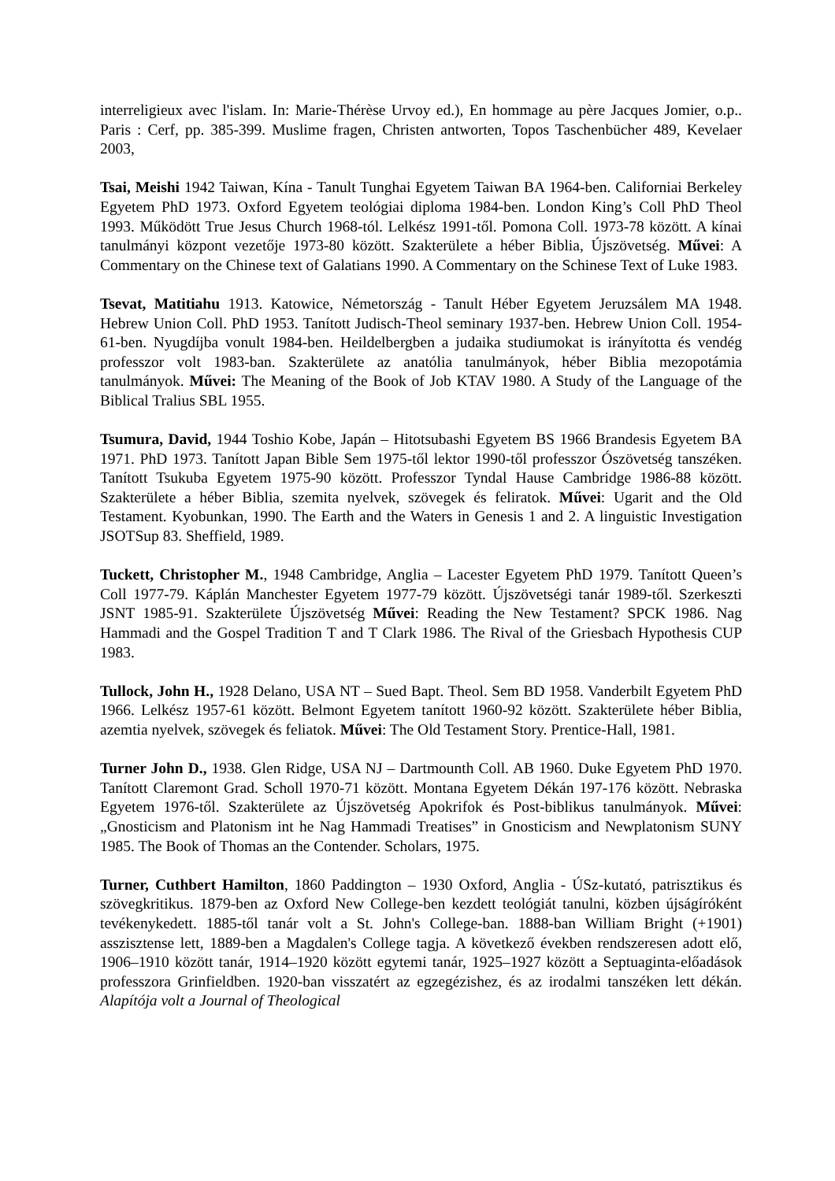interreligieux avec l'islam. In: Marie-Thérèse Urvoy ed.), En hommage au père Jacques Jomier, o.p.. Paris : Cerf, pp. 385-399. Muslime fragen, Christen antworten, Topos Taschenbücher 489, Kevelaer 2003,
Tsai, Meishi 1942 Taiwan, Kína - Tanult Tunghai Egyetem Taiwan BA 1964-ben. Californiai Berkeley Egyetem PhD 1973. Oxford Egyetem teológiai diploma 1984-ben. London King’s Coll PhD Theol 1993. Működött True Jesus Church 1968-tól. Lelkész 1991-től. Pomona Coll. 1973-78 között. A kínai tanulmányi központ vezetője 1973-80 között. Szakterülete a héber Biblia, Újszövetség. Művei: A Commentary on the Chinese text of Galatians 1990. A Commentary on the Schinese Text of Luke 1983.
Tsevat, Matitiahu 1913. Katowice, Németország - Tanult Héber Egyetem Jeruzsálem MA 1948. Hebrew Union Coll. PhD 1953. Tanított Judisch-Theol seminary 1937-ben. Hebrew Union Coll. 1954-61-ben. Nyugdíjba vonult 1984-ben. Heildelbergben a judaika studiumokat is irányította és vendég professzor volt 1983-ban. Szakterülete az anatólia tanulmányok, héber Biblia mezopotámia tanulmányok. Művei: The Meaning of the Book of Job KTAV 1980. A Study of the Language of the Biblical Tralius SBL 1955.
Tsumura, David, 1944 Toshio Kobe, Japán – Hitotsubashi Egyetem BS 1966 Brandesis Egyetem BA 1971. PhD 1973. Tanított Japan Bible Sem 1975-től lektor 1990-től professzor Ószövetség tanszéken. Tanított Tsukuba Egyetem 1975-90 között. Professzor Tyndal Hause Cambridge 1986-88 között. Szakterülete a héber Biblia, szemita nyelvek, szövegek és feliratok. Művei: Ugarit and the Old Testament. Kyobunkan, 1990. The Earth and the Waters in Genesis 1 and 2. A linguistic Investigation JSOTSup 83. Sheffield, 1989.
Tuckett, Christopher M., 1948 Cambridge, Anglia – Lacester Egyetem PhD 1979. Tanított Queen’s Coll 1977-79. Káplán Manchester Egyetem 1977-79 között. Újszövetségi tanár 1989-től. Szerkeszti JSNT 1985-91. Szakterülete Újszövetség Művei: Reading the New Testament? SPCK 1986. Nag Hammadi and the Gospel Tradition T and T Clark 1986. The Rival of the Griesbach Hypothesis CUP 1983.
Tullock, John H., 1928 Delano, USA NT – Sued Bapt. Theol. Sem BD 1958. Vanderbilt Egyetem PhD 1966. Lelkész 1957-61 között. Belmont Egyetem tanított 1960-92 között. Szakterülete héber Biblia, azemtia nyelvek, szövegek és feliatok. Művei: The Old Testament Story. Prentice-Hall, 1981.
Turner John D., 1938. Glen Ridge, USA NJ – Dartmounth Coll. AB 1960. Duke Egyetem PhD 1970. Tanított Claremont Grad. Scholl 1970-71 között. Montana Egyetem Dékán 197-176 között. Nebraska Egyetem 1976-től. Szakterülete az Újszövetség Apokrifok és Post-biblikus tanulmányok. Művei: „Gnosticism and Platonism int he Nag Hammadi Treatises” in Gnosticism and Newplatonism SUNY 1985. The Book of Thomas an the Contender. Scholars, 1975.
Turner, Cuthbert Hamilton, 1860 Paddington – 1930 Oxford, Anglia - ÚSz-kutató, patrisztikus és szövegkritikus. 1879-ben az Oxford New College-ben kezdett teológiát tanulni, közben újságíróként tevékenykedett. 1885-től tanár volt a St. John's College-ban. 1888-ban William Bright (+1901) asszisztense lett, 1889-ben a Magdalen's College tagja. A következő években rendszeresen adott elő, 1906–1910 között tanár, 1914–1920 között egytemi tanár, 1925–1927 között a Septuaginta-előadások professzora Grinfieldben. 1920-ban visszatért az egzegézishez, és az irodalmi tanszéken lett dékán. Alapítója volt a Journal of Theological